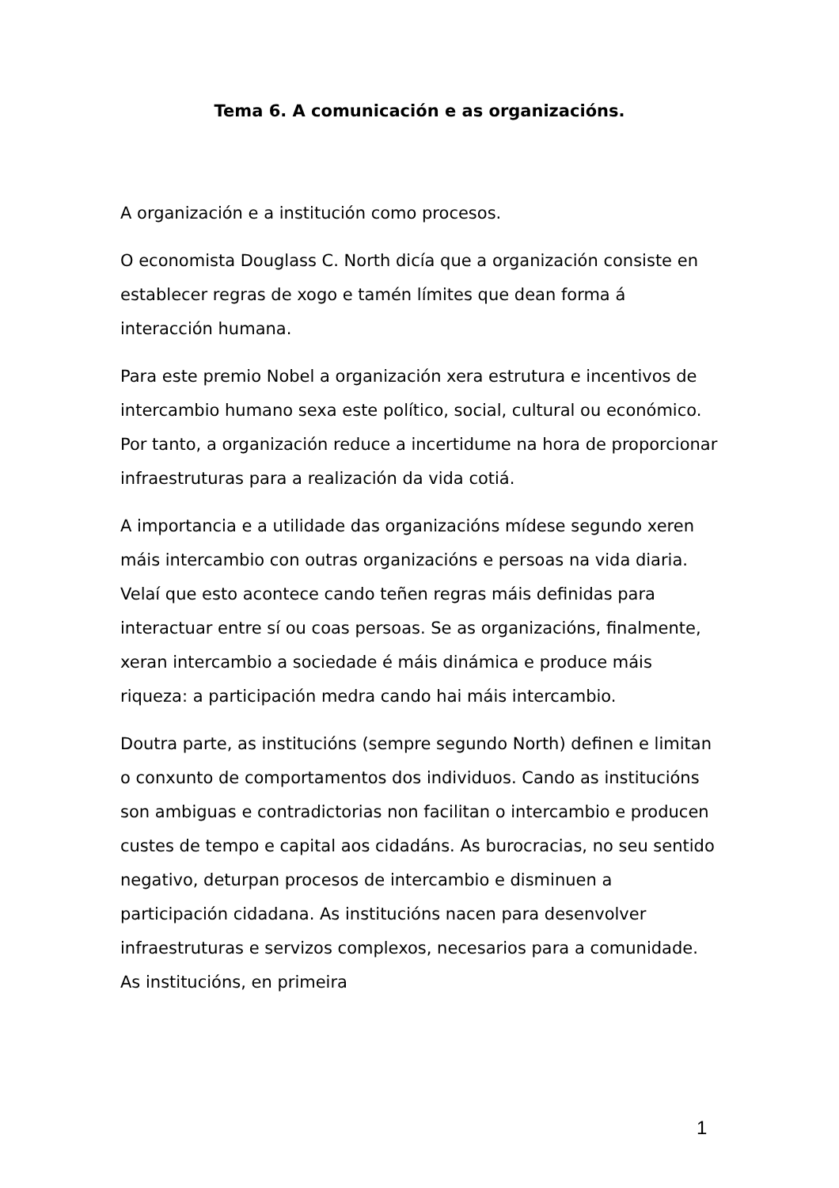Tema 6. A comunicación e as organizacións.
A organización e a institución como procesos.
O economista Douglass C. North dicía que a organización consiste en establecer regras de xogo e tamén límites que dean forma á interacción humana.
Para este premio Nobel a organización xera estrutura e incentivos de intercambio humano sexa este político, social, cultural ou económico. Por tanto, a organización reduce a incertidume na hora de proporcionar infraestruturas para a realización da vida cotiá.
A importancia e a utilidade das organizacións mídese segundo xeren máis intercambio con outras organizacións e persoas na vida diaria. Velaí que esto acontece cando teñen regras máis definidas para interactuar entre sí ou coas persoas. Se as organizacións, finalmente, xeran intercambio a sociedade é máis dinámica e produce máis riqueza: a participación medra cando hai máis intercambio.
Doutra parte, as institucións (sempre segundo North) definen e limitan o conxunto de comportamentos dos individuos. Cando as institucións son ambiguas e contradictorias non facilitan o intercambio e producen custes de tempo e capital aos cidadáns. As burocracias, no seu sentido negativo, deturpan procesos de intercambio e disminuen a participación cidadana. As institucións nacen para desenvolver infraestruturas e servizos complexos, necesarios para a comunidade. As institucións, en primeira
1